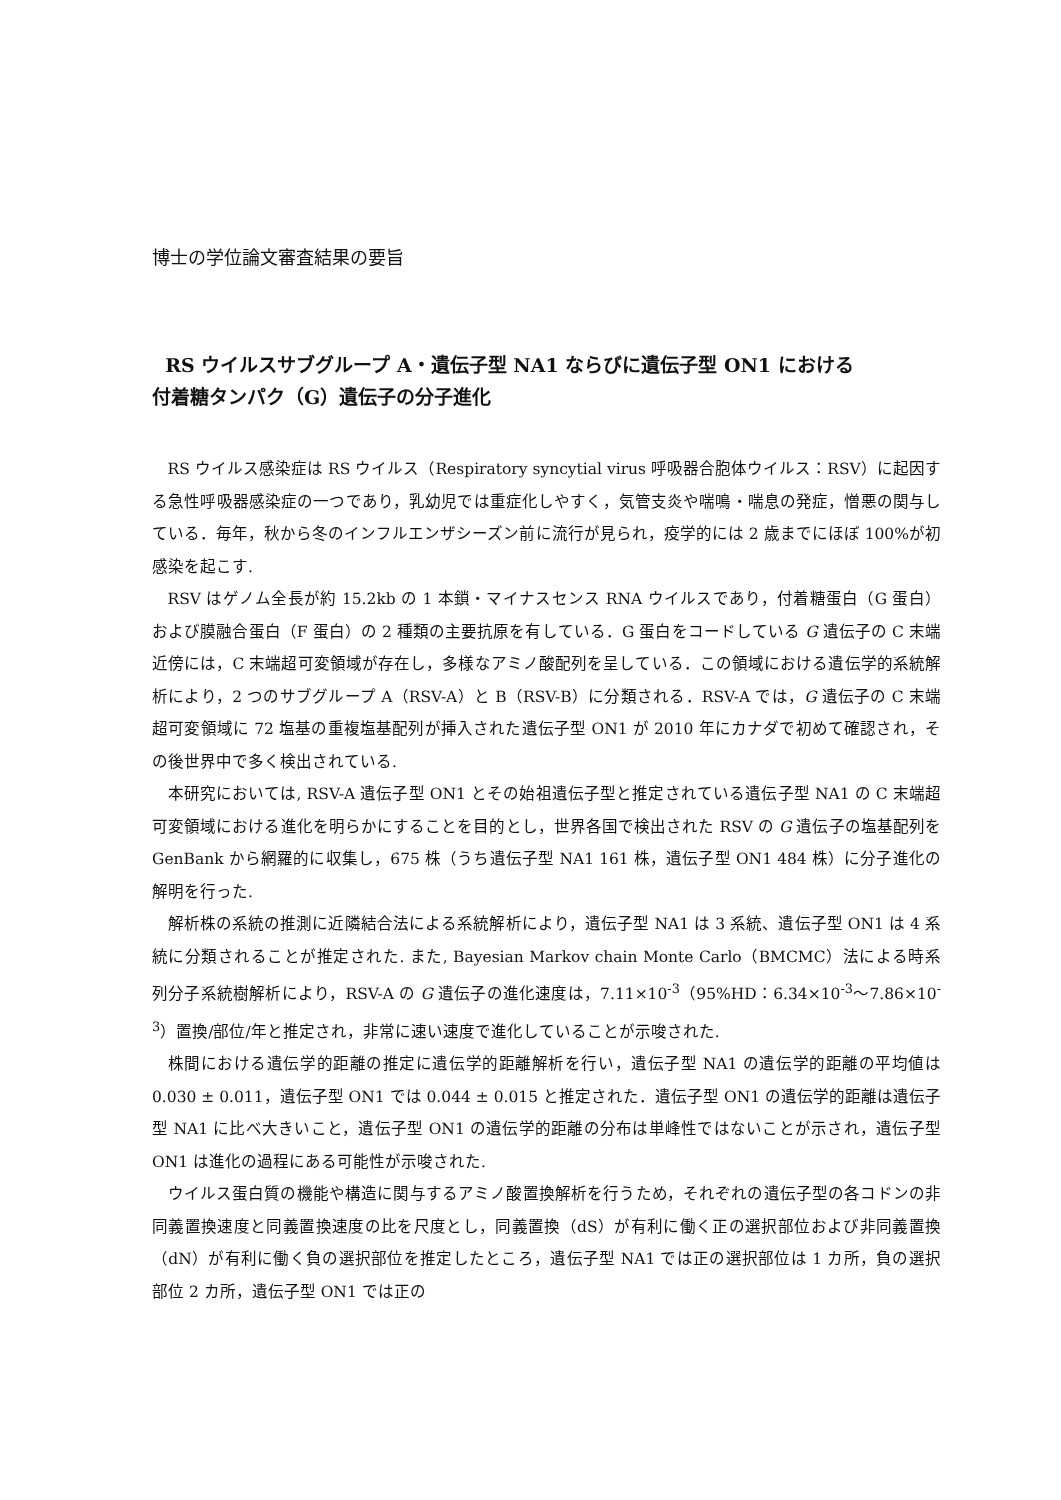博士の学位論文審査結果の要旨
RS ウイルスサブグループ A・遺伝子型 NA1 ならびに遺伝子型 ON1 における
付着糖タンパク（G）遺伝子の分子進化
RS ウイルス感染症は RS ウイルス（Respiratory syncytial virus 呼吸器合胞体ウイルス：RSV）に起因する急性呼吸器感染症の一つであり，乳幼児では重症化しやすく，気管支炎や喘鳴・喘息の発症，憎悪の関与している．毎年，秋から冬のインフルエンザシーズン前に流行が見られ，疫学的には 2 歳までにほぼ 100%が初感染を起こす.
RSV はゲノム全長が約 15.2kb の 1 本鎖・マイナスセンス RNA ウイルスであり，付着糖蛋白（G 蛋白）および膜融合蛋白（F 蛋白）の 2 種類の主要抗原を有している．G 蛋白をコードしている G 遺伝子の C 末端近傍には，C 末端超可変領域が存在し，多様なアミノ酸配列を呈している．この領域における遺伝学的系統解析により，2 つのサブグループ A（RSV-A）と B（RSV-B）に分類される．RSV-A では，G 遺伝子の C 末端超可変領域に 72 塩基の重複塩基配列が挿入された遺伝子型 ON1 が 2010 年にカナダで初めて確認され，その後世界中で多く検出されている.
本研究においては, RSV-A 遺伝子型 ON1 とその始祖遺伝子型と推定されている遺伝子型 NA1 の C 末端超可変領域における進化を明らかにすることを目的とし，世界各国で検出された RSV の G 遺伝子の塩基配列を GenBank から網羅的に収集し，675 株（うち遺伝子型 NA1 161 株，遺伝子型 ON1 484 株）に分子進化の解明を行った.
解析株の系統の推測に近隣結合法による系統解析により，遺伝子型 NA1 は 3 系統、遺伝子型 ON1 は 4 系統に分類されることが推定された. また, Bayesian Markov chain Monte Carlo（BMCMC）法による時系列分子系統樹解析により，RSV-A の G 遺伝子の進化速度は，7.11×10<sup>-3</sup>（95%HD：6.34×10<sup>-3</sup>～7.86×10<sup>-3</sup>）置換/部位/年と推定され，非常に速い速度で進化していることが示唆された.
株間における遺伝学的距離の推定に遺伝学的距離解析を行い，遺伝子型 NA1 の遺伝学的距離の平均値は 0.030 ± 0.011，遺伝子型 ON1 では 0.044 ± 0.015 と推定された．遺伝子型 ON1 の遺伝学的距離は遺伝子型 NA1 に比べ大きいこと，遺伝子型 ON1 の遺伝学的距離の分布は単峰性ではないことが示され，遺伝子型 ON1 は進化の過程にある可能性が示唆された.
ウイルス蛋白質の機能や構造に関与するアミノ酸置換解析を行うため，それぞれの遺伝子型の各コドンの非同義置換速度と同義置換速度の比を尺度とし，同義置換（dS）が有利に働く正の選択部位および非同義置換（dN）が有利に働く負の選択部位を推定したところ，遺伝子型 NA1 では正の選択部位は 1 カ所，負の選択部位 2 カ所，遺伝子型 ON1 では正の